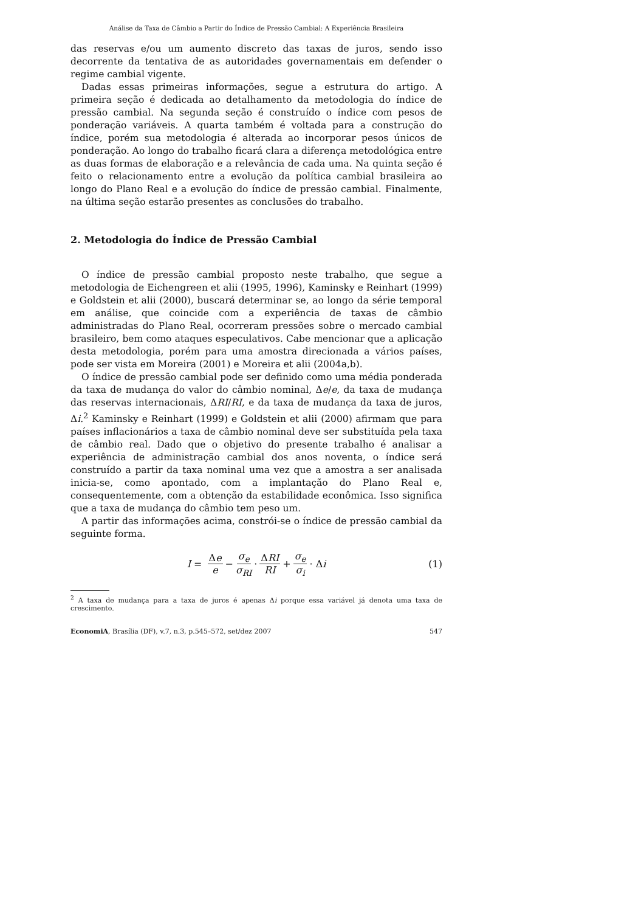Análise da Taxa de Câmbio a Partir do Índice de Pressão Cambial: A Experiência Brasileira
das reservas e/ou um aumento discreto das taxas de juros, sendo isso decorrente da tentativa de as autoridades governamentais em defender o regime cambial vigente.
Dadas essas primeiras informações, segue a estrutura do artigo. A primeira seção é dedicada ao detalhamento da metodologia do índice de pressão cambial. Na segunda seção é construído o índice com pesos de ponderação variáveis. A quarta também é voltada para a construção do índice, porém sua metodologia é alterada ao incorporar pesos únicos de ponderação. Ao longo do trabalho ficará clara a diferença metodológica entre as duas formas de elaboração e a relevância de cada uma. Na quinta seção é feito o relacionamento entre a evolução da política cambial brasileira ao longo do Plano Real e a evolução do índice de pressão cambial. Finalmente, na última seção estarão presentes as conclusões do trabalho.
2. Metodologia do Índice de Pressão Cambial
O índice de pressão cambial proposto neste trabalho, que segue a metodologia de Eichengreen et alii (1995, 1996), Kaminsky e Reinhart (1999) e Goldstein et alii (2000), buscará determinar se, ao longo da série temporal em análise, que coincide com a experiência de taxas de câmbio administradas do Plano Real, ocorreram pressões sobre o mercado cambial brasileiro, bem como ataques especulativos. Cabe mencionar que a aplicação desta metodologia, porém para uma amostra direcionada a vários países, pode ser vista em Moreira (2001) e Moreira et alii (2004a,b).
O índice de pressão cambial pode ser definido como uma média ponderada da taxa de mudança do valor do câmbio nominal, Δe/e, da taxa de mudança das reservas internacionais, ΔRI/RI, e da taxa de mudança da taxa de juros, Δi.<sup>2</sup> Kaminsky e Reinhart (1999) e Goldstein et alii (2000) afirmam que para países inflacionários a taxa de câmbio nominal deve ser substituída pela taxa de câmbio real. Dado que o objetivo do presente trabalho é analisar a experiência de administração cambial dos anos noventa, o índice será construído a partir da taxa nominal uma vez que a amostra a ser analisada inicia-se, como apontado, com a implantação do Plano Real e, consequentemente, com a obtenção da estabilidade econômica. Isso significa que a taxa de mudança do câmbio tem peso um.
A partir das informações acima, constrói-se o índice de pressão cambial da seguinte forma.
I = Δe e − σ<sub>e</sub> σ<sub>RI</sub> · ΔRI RI + σ<sub>e</sub> σ<sub>i</sub> · Δ i (1)
<sup>2</sup> A taxa de mudança para a taxa de juros é apenas Δi porque essa variável já denota uma taxa de crescimento.
EconomiA, Brasília (DF), v.7, n.3, p.545–572, set/dez 2007 547